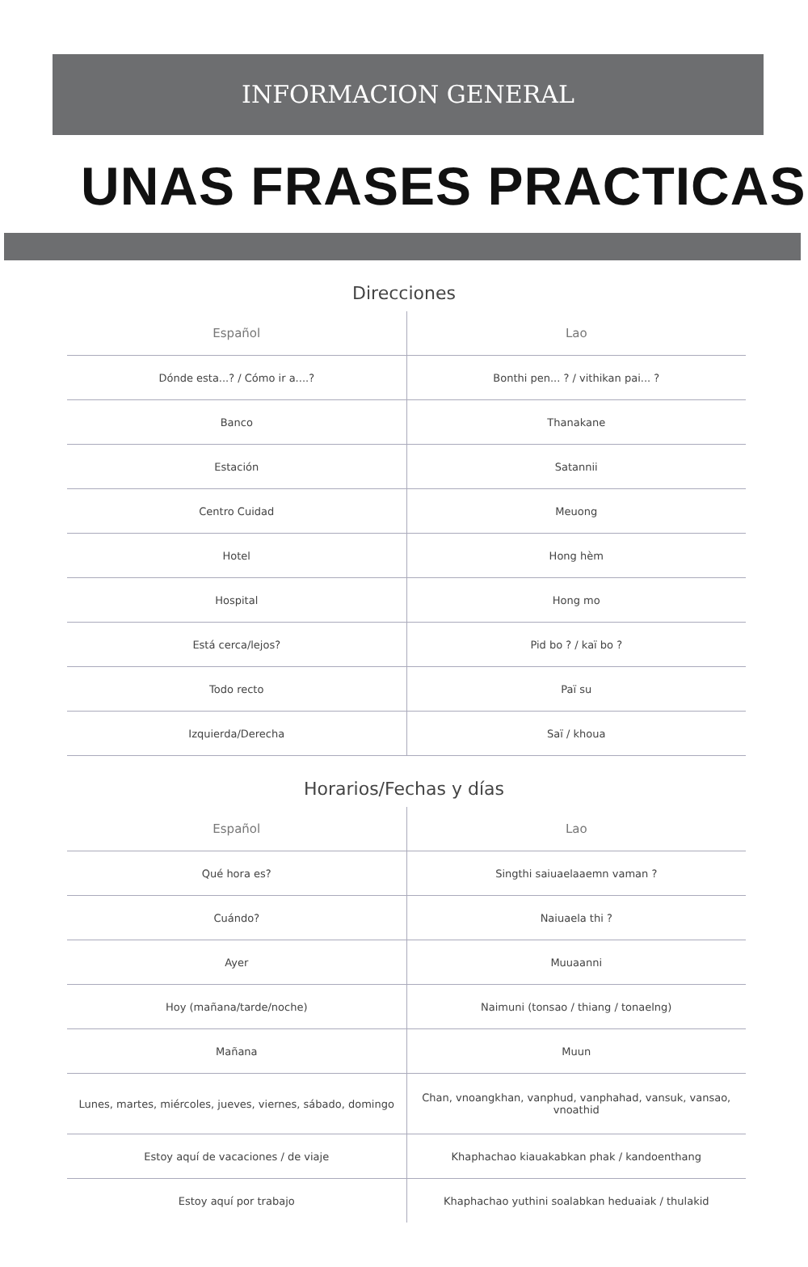INFORMACION GENERAL
UNAS FRASES PRACTICAS
Direcciones
| Español | Lao |
| --- | --- |
| Dónde esta...? / Cómo ir a....? | Bonthi pen... ? / vithikan pai... ? |
| Banco | Thanakane |
| Estación | Satannii |
| Centro Cuidad | Meuong |
| Hotel | Hong hèm |
| Hospital | Hong mo |
| Está cerca/lejos? | Pid bo ? / kaï bo ? |
| Todo recto | Paï su |
| Izquierda/Derecha | Saï / khoua |
Horarios/Fechas y días
| Español | Lao |
| --- | --- |
| Qué hora es? | Singthi saiuaelaaemn vaman ? |
| Cuándo? | Naiuaela thi ? |
| Ayer | Muuaanni |
| Hoy (mañana/tarde/noche) | Naimuni (tonsao / thiang / tonaelng) |
| Mañana | Muun |
| Lunes, martes, miércoles, jueves, viernes, sábado, domingo | Chan, vnoangkhan, vanphud, vanphahad, vansuk, vansao, vnoathid |
| Estoy aquí de vacaciones / de viaje | Khaphachao kiauakabkan phak / kandoenthang |
| Estoy aquí por trabajo | Khaphachao yuthini soalabkan heduaiak / thulakid |